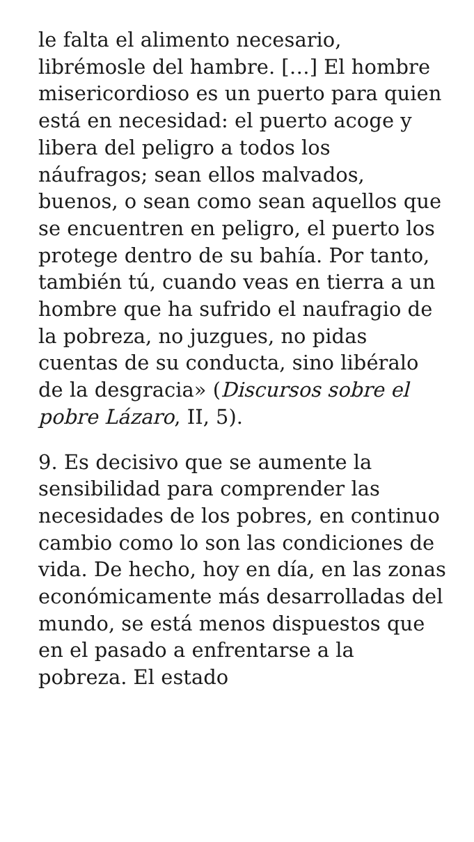le falta el alimento necesario, librémosle del hambre. […] El hombre misericordioso es un puerto para quien está en necesidad: el puerto acoge y libera del peligro a todos los náufragos; sean ellos malvados, buenos, o sean como sean aquellos que se encuentren en peligro, el puerto los protege dentro de su bahía. Por tanto, también tú, cuando veas en tierra a un hombre que ha sufrido el naufragio de la pobreza, no juzgues, no pidas cuentas de su conducta, sino libéralo de la desgracia» (Discursos sobre el pobre Lázaro, II, 5).
9. Es decisivo que se aumente la sensibilidad para comprender las necesidades de los pobres, en continuo cambio como lo son las condiciones de vida. De hecho, hoy en día, en las zonas económicamente más desarrolladas del mundo, se está menos dispuestos que en el pasado a enfrentarse a la pobreza. El estado